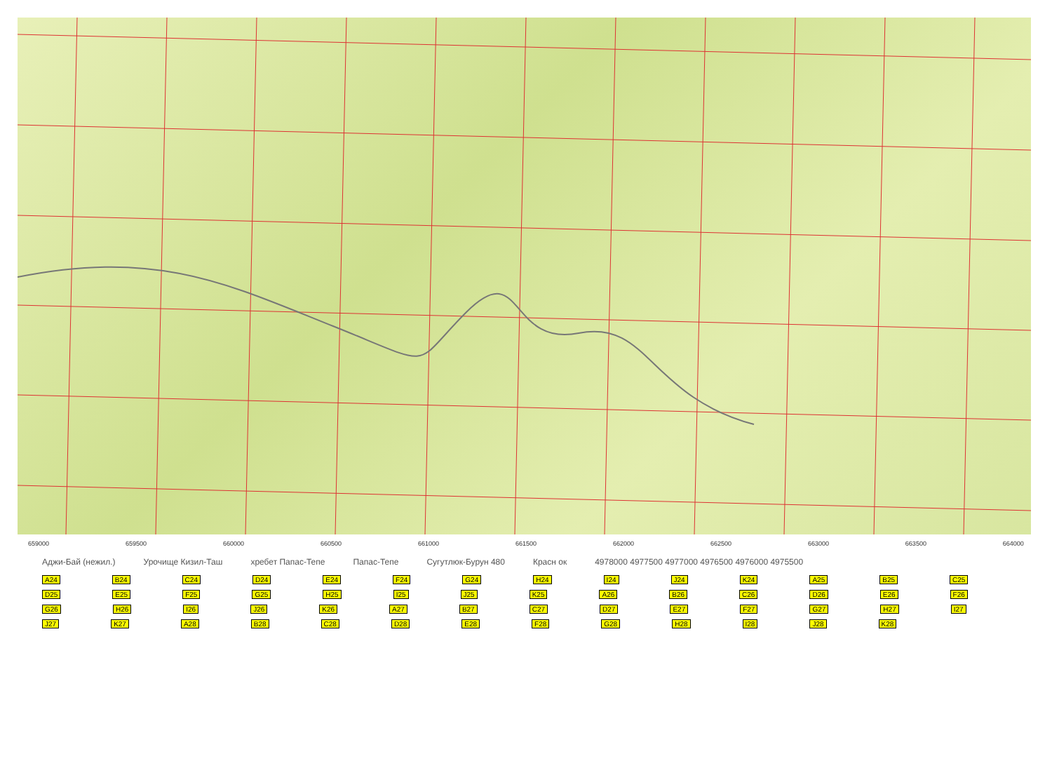659000 659500 660000 660500 661000 661500 662000 662500 663000 663500 664000
Аджи-Бай (нежил.) Урочище Кизил-Таш хребет Папас-Тепе Папас-Тепе Сугутлюк-Бурун 480 Красн ок 4978000 4977500 4977000 4976500 4976000 4975500
A24 B24 C24 D24 E24 F24 G24 H24 I24 J24 K24 A25 B25 C25 D25 E25 F25 G25 H25 I25 J25 K25 A26 B26 C26 D26 E26 F26 G26 H26 I26 J26 K26 A27 B27 C27 D27 E27 F27 G27 H27 I27 J27 K27 A28 B28 C28 D28 E28 F28 G28 H28 I28 J28 K28